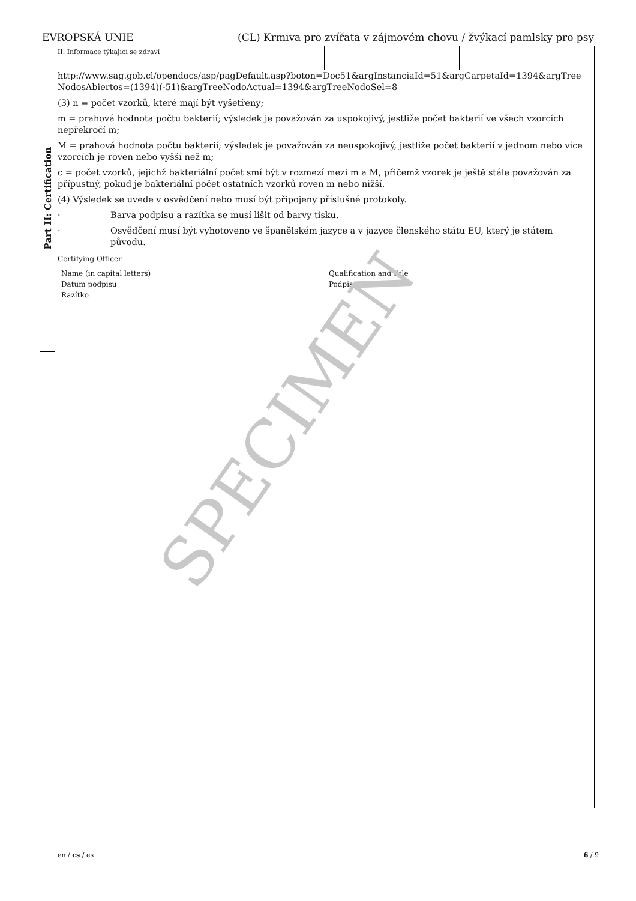EVROPSKÁ UNIE (CL) Krmiva pro zvířata v zájmovém chovu / žvýkací pamlsky pro psy
Part II: Certification
II. Informace týkající se zdraví
http://www.sag.gob.cl/opendocs/asp/pagDefault.asp?boton=Doc51&argInstanciaId=51&argCarpetaId=1394&argTree NodosAbiertos=(1394)(-51)&argTreeNodoActual=1394&argTreeNodoSel=8
(3) n = počet vzorků, které mají být vyšetřeny;
m = prahová hodnota počtu bakterií; výsledek je považován za uspokojivý, jestliže počet bakterií ve všech vzorcích nepřekročí m;
M = prahová hodnota počtu bakterií; výsledek je považován za neuspokojivý, jestliže počet bakterií v jednom nebo více vzorcích je roven nebo vyšší než m;
c = počet vzorků, jejichž bakteriální počet smí být v rozmezí mezi m a M, přičemž vzorek je ještě stále považován za přípustný, pokud je bakteriální počet ostatních vzorků roven m nebo nižší.
(4) Výsledek se uvede v osvědčení nebo musí být připojeny příslušné protokoly.
· Barva podpisu a razítka se musí lišit od barvy tisku.
· Osvědčení musí být vyhotoveno ve španělském jazyce a v jazyce členského státu EU, který je státem původu.
Certifying Officer
Name (in capital letters)
Qualification and title
Datum podpisu
Podpis
Razítko
SPECIMEN
en / cs / es 6 / 9